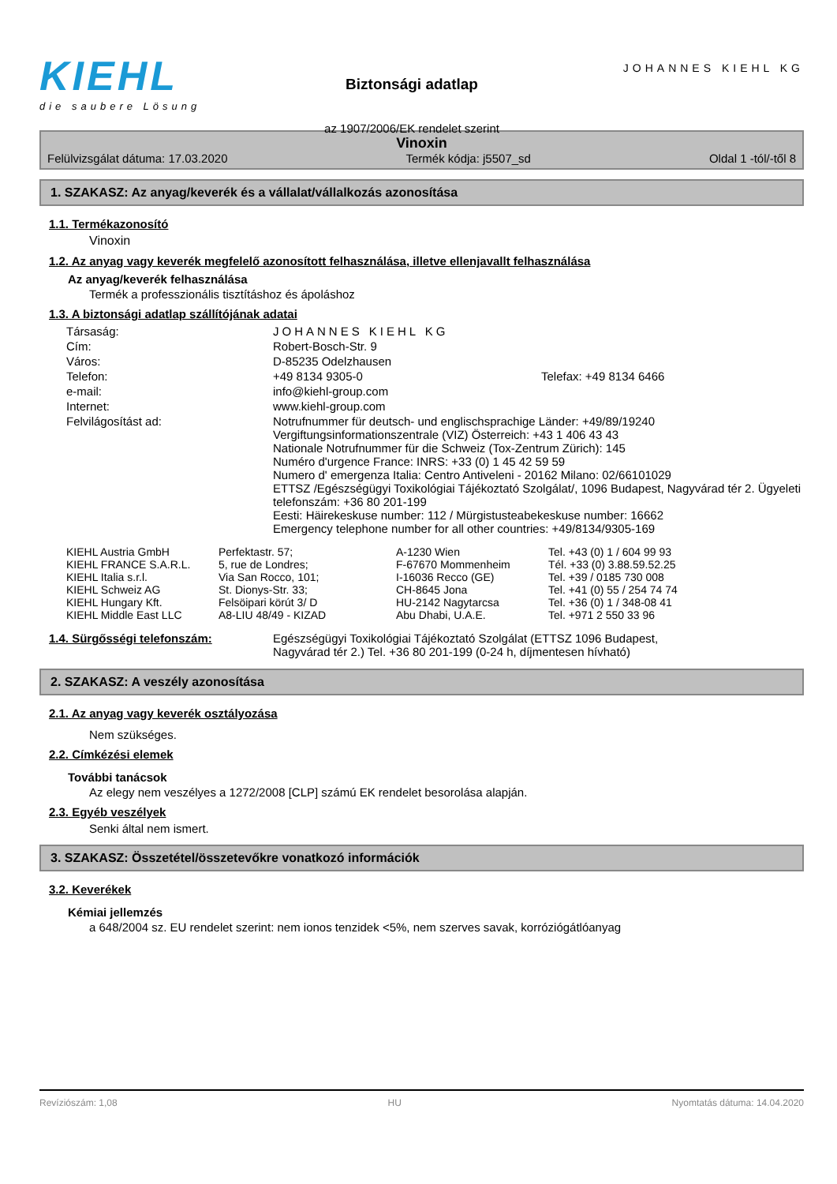KIEHL
die saubere Lösung
Biztonsági adatlap
az 1907/2006/EK rendelet szerint
JOHANNES KIEHL KG
Vinoxin
Felülvizsgálat dátuma: 17.03.2020 Termék kódja: j5507_sd Oldal 1 -tól/-től 8
1. SZAKASZ: Az anyag/keverék és a vállalat/vállalkozás azonosítása
1.1. Termékazonosító
Vinoxin
1.2. Az anyag vagy keverék megfelelő azonosított felhasználása, illetve ellenjavallt felhasználása
Az anyag/keverék felhasználása
Termék a professzionális tisztításhoz és ápoláshoz
1.3. A biztonsági adatlap szállítójának adatai
| Társaság: | JOHANNES KIEHL KG | |
| Cím: | Robert-Bosch-Str. 9 | |
| Város: | D-85235 Odelzhausen | |
| Telefon: | +49 8134 9305-0 | Telefax: +49 8134 6466 |
| e-mail: | info@kiehl-group.com | |
| Internet: | www.kiehl-group.com | |
| Felvilágosítást ad: | Notrufnummer für deutsch- und englischsprachige Länder: +49/89/19240 Vergiftungsinformationszentrale (VIZ) Österreich: +43 1 406 43 43 Nationale Notrufnummer für die Schweiz (Tox-Zentrum Zürich): 145 Numéro d'urgence France: INRS: +33 (0) 1 45 42 59 59 Numero d' emergenza Italia: Centro Antiveleni - 20162 Milano: 02/66101029 ETTSZ /Egészségügyi Toxikológiai Tájékoztató Szolgálat/, 1096 Budapest, Nagyvárad tér 2. Ügyeleti telefonszám: +36 80 201-199 Eesti: Häirekeskuse number: 112 / Mürgistusteabekeskuse number: 16662 Emergency telephone number for all other countries: +49/8134/9305-169 | |
| KIEHL Austria GmbH | Perfektastr. 57; | A-1230 Wien | Tel. +43 (0) 1 / 604 99 93 |
| KIEHL FRANCE S.A.R.L. | 5, rue de Londres; | F-67670 Mommenheim | Tél. +33 (0) 3.88.59.52.25 |
| KIEHL Italia s.r.l. | Via San Rocco, 101; | I-16036 Recco (GE) | Tel. +39 / 0185 730 008 |
| KIEHL Schweiz AG | St. Dionys-Str. 33; | CH-8645 Jona | Tel. +41 (0) 55 / 254 74 74 |
| KIEHL Hungary Kft. | Felsöipari körút 3/ D | HU-2142 Nagytarcsa | Tel. +36 (0) 1 / 348-08 41 |
| KIEHL Middle East LLC | A8-LIU 48/49 - KIZAD | Abu Dhabi, U.A.E. | Tel. +971 2 550 33 96 |
| 1.4. Sürgősségi telefonszám: | Egészségügyi Toxikológiai Tájékoztató Szolgálat (ETTSZ 1096 Budapest, Nagyvárad tér 2.) Tel. +36 80 201-199 (0-24 h, díjmentesen hívható) |
2. SZAKASZ: A veszély azonosítása
2.1. Az anyag vagy keverék osztályozása
Nem szükséges.
2.2. Címkézési elemek
További tanácsok
Az elegy nem veszélyes a 1272/2008 [CLP] számú EK rendelet besorolása alapján.
2.3. Egyéb veszélyek
Senki által nem ismert.
3. SZAKASZ: Összetétel/összetevőkre vonatkozó információk
3.2. Keverékek
Kémiai jellemzés
a 648/2004 sz. EU rendelet szerint: nem ionos tenzidek <5%, nem szerves savak, korróziógátlóanyag
Revíziószám: 1,08 HU Nyomtatás dátuma: 14.04.2020